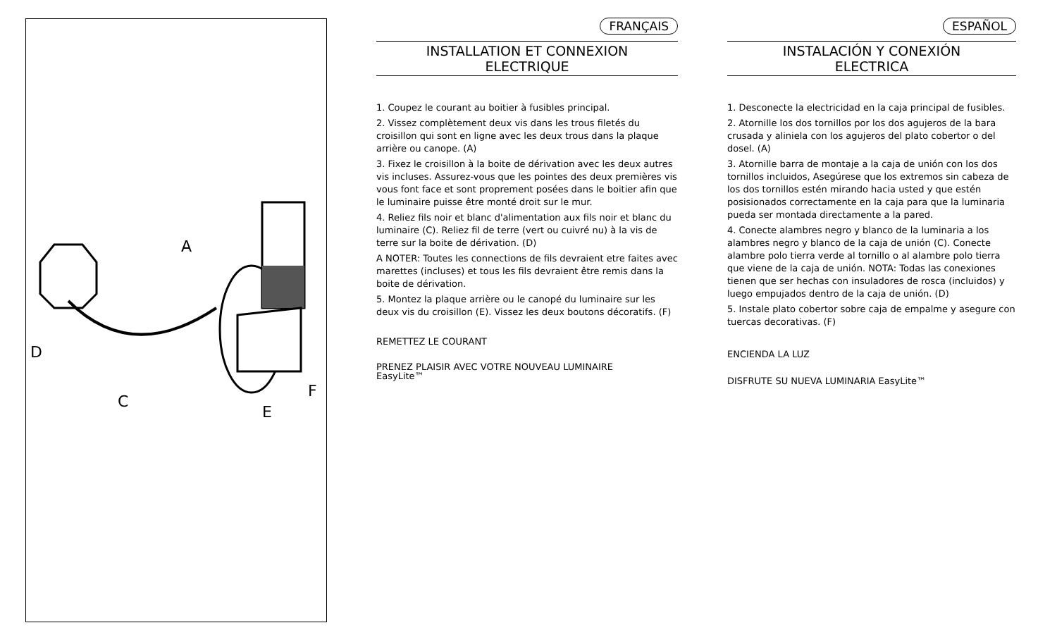A
D
C
E
F
FRANÇAIS
INSTALLATION ET CONNEXION
ELECTRIQUE
1. Coupez le courant au boitier à fusibles principal.
2. Vissez complètement deux vis dans les trous filetés du croisillon qui sont en ligne avec les deux trous dans la plaque arrière ou canope. (A)
3. Fixez le croisillon à la boite de dérivation avec les deux autres vis incluses. Assurez-vous que les pointes des deux premières vis vous font face et sont proprement posées dans le boitier afin que le luminaire puisse être monté droit sur le mur.
4. Reliez fils noir et blanc d'alimentation aux fils noir et blanc du luminaire (C). Reliez fil de terre (vert ou cuivré nu) à la vis de terre sur la boite de dérivation. (D)
A NOTER: Toutes les connections de fils devraient etre faites avec marettes (incluses) et tous les fils devraient être remis dans la boite de dérivation.
5. Montez la plaque arrière ou le canopé du luminaire sur les deux vis du croisillon (E). Vissez les deux boutons décoratifs. (F)
REMETTEZ LE COURANT
PRENEZ PLAISIR AVEC VOTRE NOUVEAU LUMINAIRE
EasyLite™
ESPAÑOL
INSTALACIÓN Y CONEXIÓN
ELECTRICA
1. Desconecte la electricidad en la caja principal de fusibles.
2. Atornille los dos tornillos por los dos agujeros de la bara crusada y aliniela con los agujeros del plato cobertor o del dosel. (A)
3. Atornille barra de montaje a la caja de unión con los dos tornillos incluidos, Asegúrese que los extremos sin cabeza de los dos tornillos estén mirando hacia usted y que estén posisionados correctamente en la caja para que la luminaria pueda ser montada directamente a la pared.
4. Conecte alambres negro y blanco de la luminaria a los alambres negro y blanco de la caja de unión (C). Conecte alambre polo tierra verde al tornillo o al alambre polo tierra que viene de la caja de unión. NOTA: Todas las conexiones tienen que ser hechas con insuladores de rosca (incluidos) y luego empujados dentro de la caja de unión. (D)
5. Instale plato cobertor sobre caja de empalme y asegure con tuercas decorativas. (F)
ENCIENDA LA LUZ
DISFRUTE SU NUEVA LUMINARIA EasyLite™